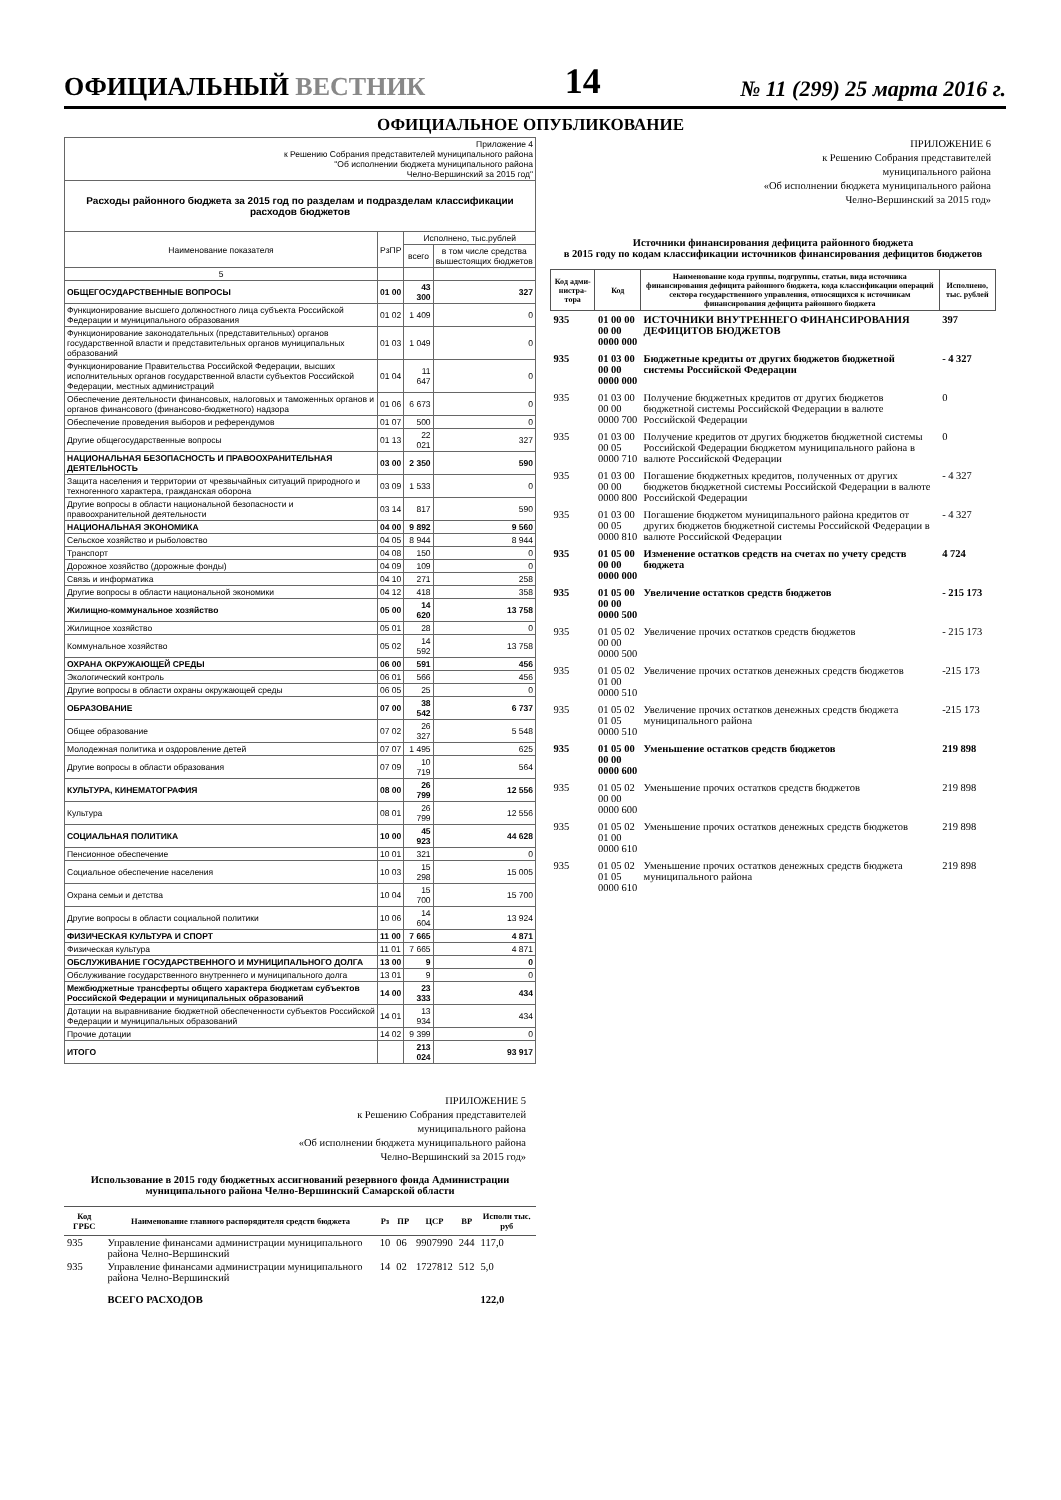ОФИЦИАЛЬНЫЙ ВЕСТНИК 14 № 11 (299) 25 марта 2016 г.
ОФИЦИАЛЬНОЕ ОПУБЛИКОВАНИЕ
| Приложение 4 к Решению Собрания представителей муниципального района "Об исполнении бюджета муниципального района Челно-Вершинский за 2015 год" | | | |
| Расходы районного бюджета за 2015 год по разделам и подразделам классификации расходов бюджетов | | | |
| Наименование показателя | РзПР | Исполнено, тыс.рублей | |
| | | всего | в том числе средства вышестоящих бюджетов |
| 5 | | | |
| ОБЩЕГОСУДАРСТВЕННЫЕ ВОПРОСЫ | 01 00 | 43 300 | 327 |
| Функционирование высшего должностного лица субъекта Российской Федерации и муниципального образования | 01 02 | 1 409 | 0 |
| Функционирование законодательных (представительных) органов государственной власти и представительных органов муниципальных образований | 01 03 | 1 049 | 0 |
| Функционирование Правительства Российской Федерации, высших исполнительных органов государственной власти субъектов Российской Федерации, местных администраций | 01 04 | 11 647 | 0 |
| Обеспечение деятельности финансовых, налоговых и таможенных органов и органов финансового (финансово-бюджетного) надзора | 01 06 | 6 673 | 0 |
| Обеспечение проведения выборов и референдумов | 01 07 | 500 | 0 |
| Другие общегосударственные вопросы | 01 13 | 22 021 | 327 |
| НАЦИОНАЛЬНАЯ БЕЗОПАСНОСТЬ И ПРАВООХРАНИТЕЛЬНАЯ ДЕЯТЕЛЬНОСТЬ | 03 00 | 2 350 | 590 |
| Защита населения и территории от чрезвычайных ситуаций природного и техногенного характера, гражданская оборона | 03 09 | 1 533 | 0 |
| Другие вопросы в области национальной безопасности и правоохранительной деятельности | 03 14 | 817 | 590 |
| НАЦИОНАЛЬНАЯ ЭКОНОМИКА | 04 00 | 9 892 | 9 560 |
| Сельское хозяйство и рыболовство | 04 05 | 8 944 | 8 944 |
| Транспорт | 04 08 | 150 | 0 |
| Дорожное хозяйство (дорожные фонды) | 04 09 | 109 | 0 |
| Связь и информатика | 04 10 | 271 | 258 |
| Другие вопросы в области национальной экономики | 04 12 | 418 | 358 |
| Жилищно-коммунальное хозяйство | 05 00 | 14 620 | 13 758 |
| Жилищное хозяйство | 05 01 | 28 | 0 |
| Коммунальное хозяйство | 05 02 | 14 592 | 13 758 |
| ОХРАНА ОКРУЖАЮЩЕЙ СРЕДЫ | 06 00 | 591 | 456 |
| Экологический контроль | 06 01 | 566 | 456 |
| Другие вопросы в области охраны окружающей среды | 06 05 | 25 | 0 |
| ОБРАЗОВАНИЕ | 07 00 | 38 542 | 6 737 |
| Общее образование | 07 02 | 26 327 | 5 548 |
| Молодежная политика и оздоровление детей | 07 07 | 1 495 | 625 |
| Другие вопросы в области образования | 07 09 | 10 719 | 564 |
| КУЛЬТУРА, КИНЕМАТОГРАФИЯ | 08 00 | 26 799 | 12 556 |
| Культура | 08 01 | 26 799 | 12 556 |
| СОЦИАЛЬНАЯ ПОЛИТИКА | 10 00 | 45 923 | 44 628 |
| Пенсионное обеспечение | 10 01 | 321 | 0 |
| Социальное обеспечение населения | 10 03 | 15 298 | 15 005 |
| Охрана семьи и детства | 10 04 | 15 700 | 15 700 |
| Другие вопросы в области социальной политики | 10 06 | 14 604 | 13 924 |
| ФИЗИЧЕСКАЯ КУЛЬТУРА И СПОРТ | 11 00 | 7 665 | 4 871 |
| Физическая культура | 11 01 | 7 665 | 4 871 |
| ОБСЛУЖИВАНИЕ ГОСУДАРСТВЕННОГО И МУНИЦИПАЛЬНОГО ДОЛГА | 13 00 | 9 | 0 |
| Обслуживание государственного внутреннего и муниципального долга | 13 01 | 9 | 0 |
| Межбюджетные трансферты общего характера бюджетам субъектов Российской Федерации и муниципальных образований | 14 00 | 23 333 | 434 |
| Дотации на выравнивание бюджетной обеспеченности субъектов Российской Федерации и муниципальных образований | 14 01 | 13 934 | 434 |
| Прочие дотации | 14 02 | 9 399 | 0 |
| ИТОГО | | 213 024 | 93 917 |
ПРИЛОЖЕНИЕ 5
к Решению Собрания представителей
муниципального района
«Об исполнении бюджета муниципального района
Челно-Вершинский за 2015 год»
Использование в 2015 году бюджетных ассигнований резервного фонда Администрации муниципального района Челно-Вершинский Самарской области
| Код ГРБС | Наименование главного распорядителя средств бюджета | Рз | ПР | ЦСР | ВР | Исполн тыс. руб |
| --- | --- | --- | --- | --- | --- | --- |
| 935 | Управление финансами администрации муниципального района Челно-Вершинский | 10 | 06 | 9907990 | 244 | 117,0 |
| 935 | Управление финансами администрации муниципального района Челно-Вершинский | 14 | 02 | 1727812 | 512 | 5,0 |
| | ВСЕГО РАСХОДОВ | | | | | 122,0 |
ПРИЛОЖЕНИЕ 6
к Решению Собрания представителей
муниципального района
«Об исполнении бюджета муниципального района
Челно-Вершинский за 2015 год»
Источники финансирования дефицита районного бюджета
в 2015 году по кодам классификации источников финансирования дефицитов бюджетов
| Код адми-нистра-тора | Код | Наименование кода группы, подгруппы, статьи, вида источника финансирования дефицита районного бюджета, кода классификации операций сектора государственного управления, относящихся к источникам финансирования дефицита районного бюджета | Исполнено, тыс. рублей |
| --- | --- | --- | --- |
| 935 | 01 00 00 00 00 0000 000 | ИСТОЧНИКИ ВНУТРЕННЕГО ФИНАНСИРОВАНИЯ ДЕФИЦИТОВ БЮДЖЕТОВ | 397 |
| 935 | 01 03 00 00 00 0000 000 | Бюджетные кредиты от других бюджетов бюджетной системы Российской Федерации | - 4 327 |
| 935 | 01 03 00 00 00 0000 700 | Получение бюджетных кредитов от других бюджетов бюджетной системы Российской Федерации в валюте Российской Федерации | 0 |
| 935 | 01 03 00 00 05 0000 710 | Получение кредитов от других бюджетов бюджетной системы Российской Федерации бюджетом муниципального района в валюте Российской Федерации | 0 |
| 935 | 01 03 00 00 00 0000 800 | Погашение бюджетных кредитов, полученных от других бюджетов бюджетной системы Российской Федерации в валюте Российской Федерации | - 4 327 |
| 935 | 01 03 00 00 05 0000 810 | Погашение бюджетом муниципального района кредитов от других бюджетов бюджетной системы Российской Федерации в валюте Российской Федерации | - 4 327 |
| 935 | 01 05 00 00 00 0000 000 | Изменение остатков средств на счетах по учету средств бюджета | 4 724 |
| 935 | 01 05 00 00 00 0000 500 | Увеличение остатков средств бюджетов | - 215 173 |
| 935 | 01 05 02 00 00 0000 500 | Увеличение прочих остатков средств бюджетов | - 215 173 |
| 935 | 01 05 02 01 00 0000 510 | Увеличение прочих остатков денежных средств бюджетов | -215 173 |
| 935 | 01 05 02 01 05 0000 510 | Увеличение прочих остатков денежных средств бюджета муниципального района | -215 173 |
| 935 | 01 05 00 00 00 0000 600 | Уменьшение остатков средств бюджетов | 219 898 |
| 935 | 01 05 02 00 00 0000 600 | Уменьшение прочих остатков средств бюджетов | 219 898 |
| 935 | 01 05 02 01 00 0000 610 | Уменьшение прочих остатков денежных средств бюджетов | 219 898 |
| 935 | 01 05 02 01 05 0000 610 | Уменьшение прочих остатков денежных средств бюджета муниципального района | 219 898 |